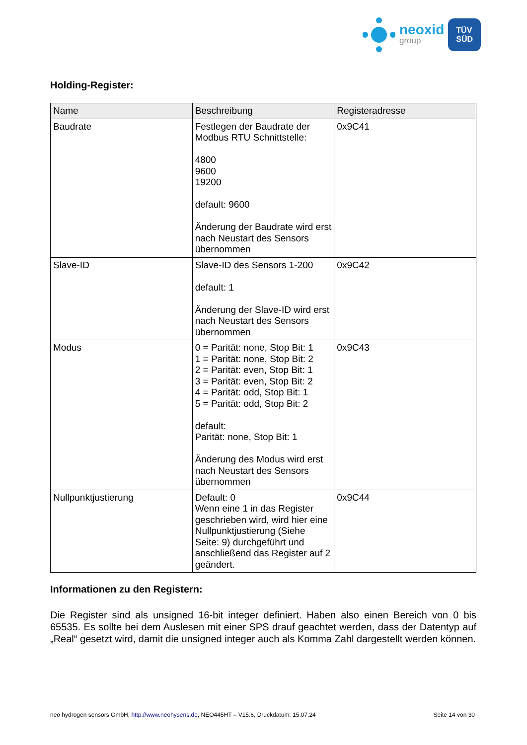neoxid
group
TÜV
SÜD
Holding-Register:
| Name | Beschreibung | Registeradresse |
| --- | --- | --- |
| Baudrate | Festlegen der Baudrate der Modbus RTU Schnittstelle: 4800 9600 19200 default: 9600 Änderung der Baudrate wird erst nach Neustart des Sensors übernommen | 0x9C41 |
| Slave-ID | Slave-ID des Sensors 1-200 default: 1 Änderung der Slave-ID wird erst nach Neustart des Sensors übernommen | 0x9C42 |
| Modus | 0 = Parität: none, Stop Bit: 1 1 = Parität: none, Stop Bit: 2 2 = Parität: even, Stop Bit: 1 3 = Parität: even, Stop Bit: 2 4 = Parität: odd, Stop Bit: 1 5 = Parität: odd, Stop Bit: 2 default: Parität: none, Stop Bit: 1 Änderung des Modus wird erst nach Neustart des Sensors übernommen | 0x9C43 |
| Nullpunktjustierung | Default: 0 Wenn eine 1 in das Register geschrieben wird, wird hier eine Nullpunktjustierung (Siehe Seite: 9) durchgeführt und anschließend das Register auf 2 geändert. | 0x9C44 |
Informationen zu den Registern:
Die Register sind als unsigned 16-bit integer definiert. Haben also einen Bereich von 0 bis 65535. Es sollte bei dem Auslesen mit einer SPS drauf geachtet werden, dass der Datentyp auf „Real“ gesetzt wird, damit die unsigned integer auch als Komma Zahl dargestellt werden können.
neo hydrogen sensors GmbH, http://www.neohysens.de, NEO445HT – V15.6, Druckdatum: 15.07.24 Seite 14 von 30